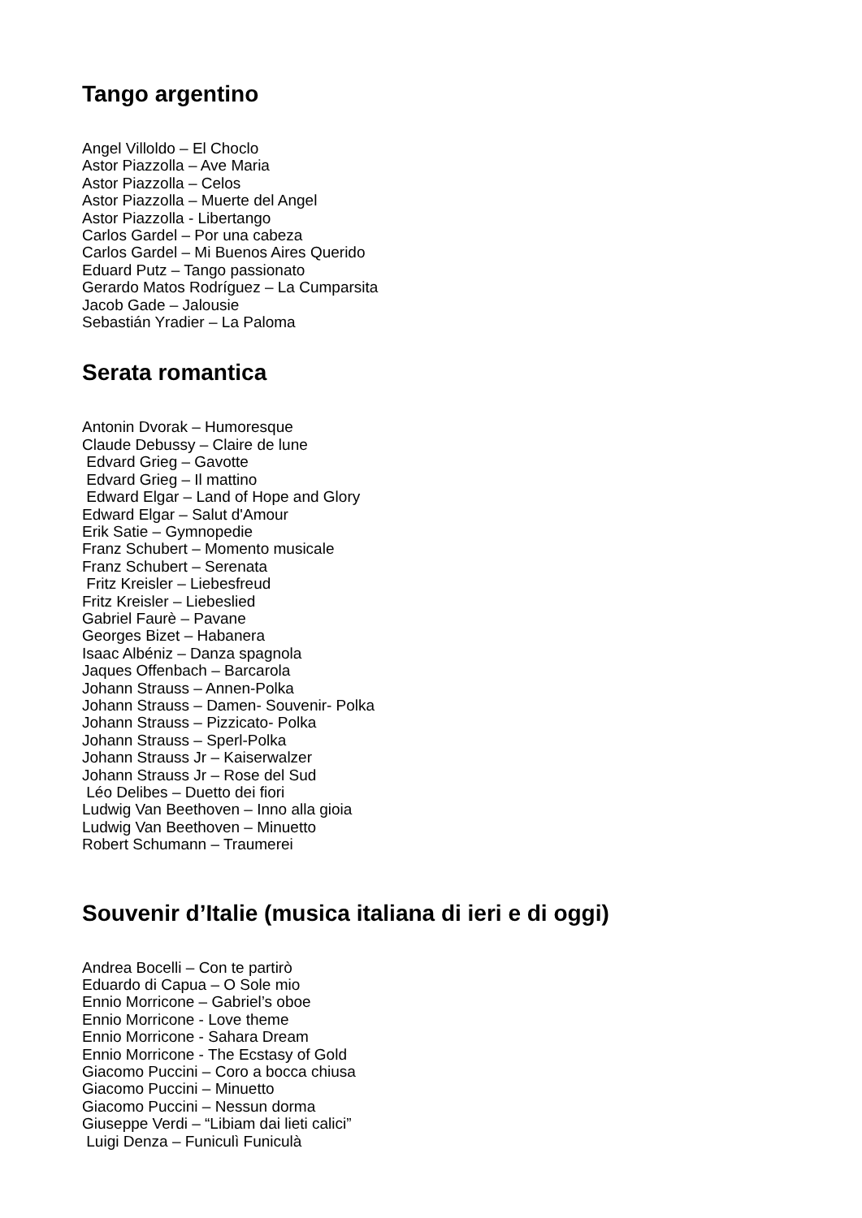Tango argentino
Angel Villoldo – El Choclo Astor Piazzolla – Ave Maria Astor Piazzolla – Celos Astor Piazzolla – Muerte del Angel Astor Piazzolla - Libertango Carlos Gardel – Por una cabeza Carlos Gardel – Mi Buenos Aires Querido Eduard Putz – Tango passionato Gerardo Matos Rodríguez – La Cumparsita Jacob Gade – Jalousie Sebastián Yradier – La Paloma
Serata romantica
Antonin Dvorak – Humoresque Claude Debussy – Claire de lune Edvard Grieg – Gavotte Edvard Grieg – Il mattino Edward Elgar – Land of Hope and Glory Edward Elgar – Salut d'Amour Erik Satie – Gymnopedie Franz Schubert – Momento musicale Franz Schubert – Serenata Fritz Kreisler – Liebesfreud Fritz Kreisler – Liebeslied Gabriel Faurè – Pavane Georges Bizet – Habanera Isaac Albéniz – Danza spagnola Jaques Offenbach – Barcarola Johann Strauss – Annen-Polka Johann Strauss – Damen- Souvenir- Polka Johann Strauss – Pizzicato- Polka Johann Strauss – Sperl-Polka Johann Strauss Jr – Kaiserwalzer Johann Strauss Jr – Rose del Sud Léo Delibes – Duetto dei fiori Ludwig Van Beethoven – Inno alla gioia Ludwig Van Beethoven – Minuetto Robert Schumann – Traumerei
Souvenir d’Italie (musica italiana di ieri e di oggi)
Andrea Bocelli – Con te partirò Eduardo di Capua – O Sole mio Ennio Morricone – Gabriel’s oboe Ennio Morricone - Love theme Ennio Morricone - Sahara Dream Ennio Morricone - The Ecstasy of Gold Giacomo Puccini – Coro a bocca chiusa Giacomo Puccini – Minuetto Giacomo Puccini – Nessun dorma Giuseppe Verdi – “Libiam dai lieti calici” Luigi Denza – Funiculì Funiculà